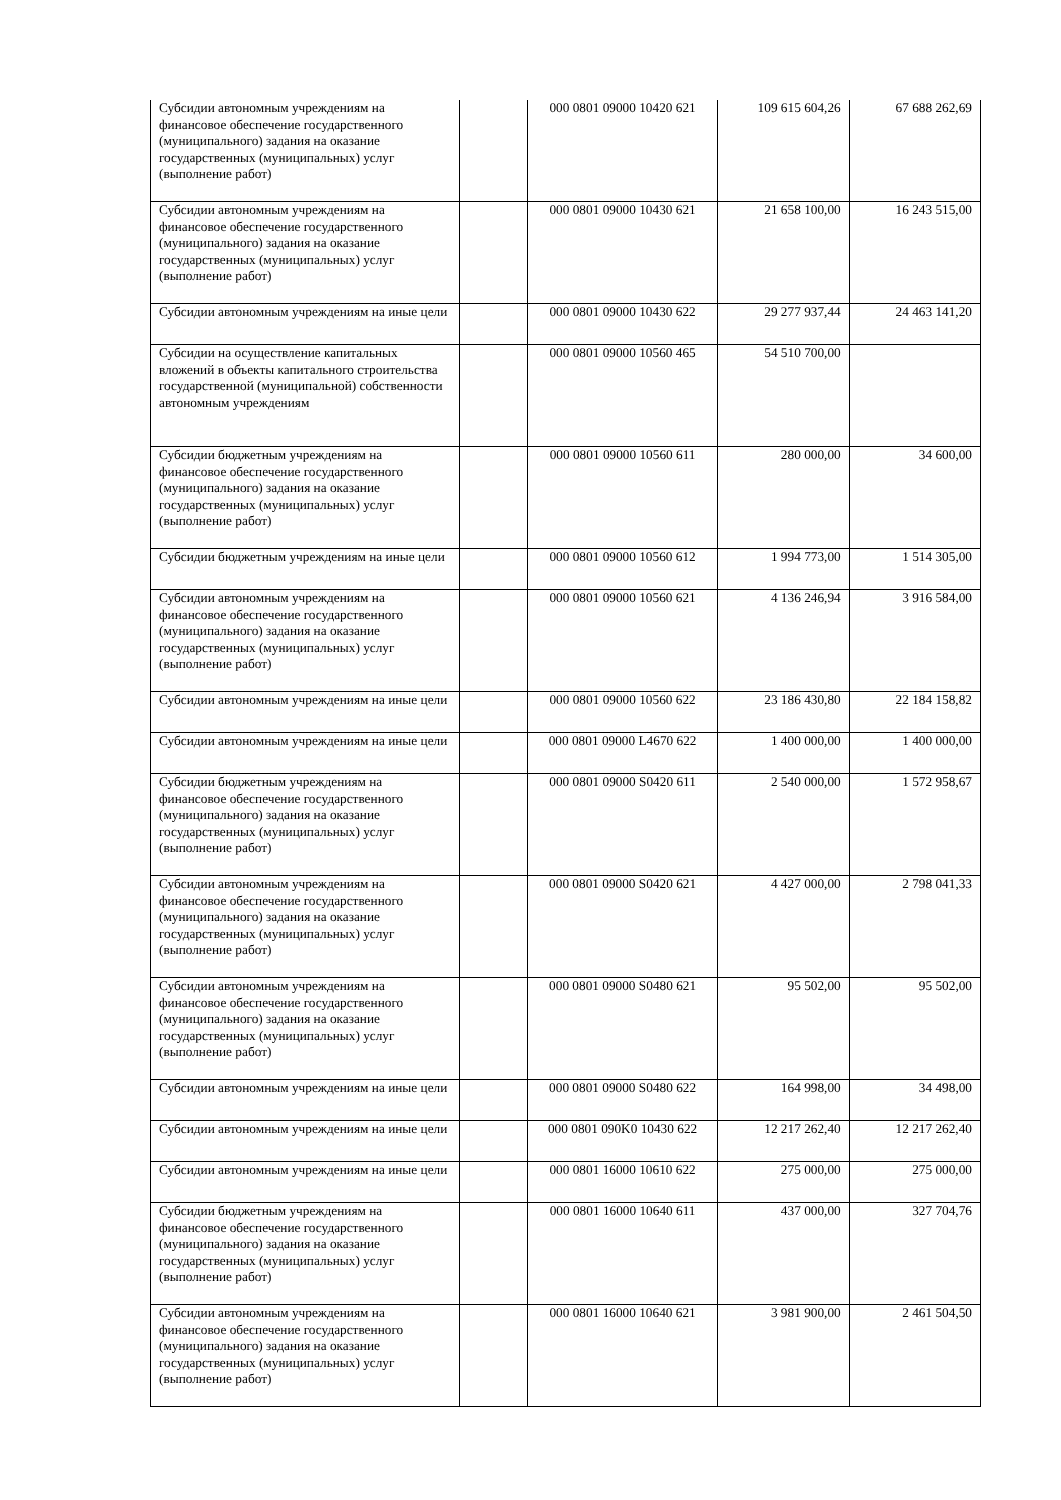| Субсидии автономным учреждениям на финансовое обеспечение государственного (муниципального) задания на оказание государственных (муниципальных) услуг (выполнение работ) | | 000 0801 09000 10420 621 | 109 615 604,26 | 67 688 262,69 |
| Субсидии автономным учреждениям на финансовое обеспечение государственного (муниципального) задания на оказание государственных (муниципальных) услуг (выполнение работ) | | 000 0801 09000 10430 621 | 21 658 100,00 | 16 243 515,00 |
| Субсидии автономным учреждениям на иные цели | | 000 0801 09000 10430 622 | 29 277 937,44 | 24 463 141,20 |
| Субсидии на осуществление капитальных вложений в объекты капитального строительства государственной (муниципальной) собственности автономным учреждениям | | 000 0801 09000 10560 465 | 54 510 700,00 | |
| Субсидии бюджетным учреждениям на финансовое обеспечение государственного (муниципального) задания на оказание государственных (муниципальных) услуг (выполнение работ) | | 000 0801 09000 10560 611 | 280 000,00 | 34 600,00 |
| Субсидии бюджетным учреждениям на иные цели | | 000 0801 09000 10560 612 | 1 994 773,00 | 1 514 305,00 |
| Субсидии автономным учреждениям на финансовое обеспечение государственного (муниципального) задания на оказание государственных (муниципальных) услуг (выполнение работ) | | 000 0801 09000 10560 621 | 4 136 246,94 | 3 916 584,00 |
| Субсидии автономным учреждениям на иные цели | | 000 0801 09000 10560 622 | 23 186 430,80 | 22 184 158,82 |
| Субсидии автономным учреждениям на иные цели | | 000 0801 09000 L4670 622 | 1 400 000,00 | 1 400 000,00 |
| Субсидии бюджетным учреждениям на финансовое обеспечение государственного (муниципального) задания на оказание государственных (муниципальных) услуг (выполнение работ) | | 000 0801 09000 S0420 611 | 2 540 000,00 | 1 572 958,67 |
| Субсидии автономным учреждениям на финансовое обеспечение государственного (муниципального) задания на оказание государственных (муниципальных) услуг (выполнение работ) | | 000 0801 09000 S0420 621 | 4 427 000,00 | 2 798 041,33 |
| Субсидии автономным учреждениям на финансовое обеспечение государственного (муниципального) задания на оказание государственных (муниципальных) услуг (выполнение работ) | | 000 0801 09000 S0480 621 | 95 502,00 | 95 502,00 |
| Субсидии автономным учреждениям на иные цели | | 000 0801 09000 S0480 622 | 164 998,00 | 34 498,00 |
| Субсидии автономным учреждениям на иные цели | | 000 0801 090K0 10430 622 | 12 217 262,40 | 12 217 262,40 |
| Субсидии автономным учреждениям на иные цели | | 000 0801 16000 10610 622 | 275 000,00 | 275 000,00 |
| Субсидии бюджетным учреждениям на финансовое обеспечение государственного (муниципального) задания на оказание государственных (муниципальных) услуг (выполнение работ) | | 000 0801 16000 10640 611 | 437 000,00 | 327 704,76 |
| Субсидии автономным учреждениям на финансовое обеспечение государственного (муниципального) задания на оказание государственных (муниципальных) услуг (выполнение работ) | | 000 0801 16000 10640 621 | 3 981 900,00 | 2 461 504,50 |